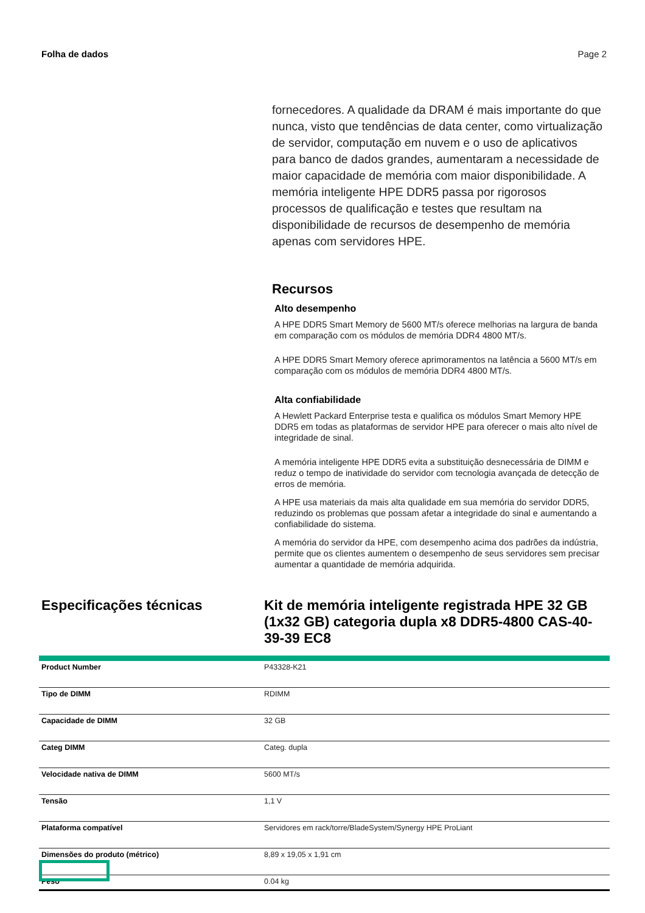Folha de dados Page 2
fornecedores. A qualidade da DRAM é mais importante do que nunca, visto que tendências de data center, como virtualização de servidor, computação em nuvem e o uso de aplicativos para banco de dados grandes, aumentaram a necessidade de maior capacidade de memória com maior disponibilidade. A memória inteligente HPE DDR5 passa por rigorosos processos de qualificação e testes que resultam na disponibilidade de recursos de desempenho de memória apenas com servidores HPE.
Recursos
Alto desempenho
A HPE DDR5 Smart Memory de 5600 MT/s oferece melhorias na largura de banda em comparação com os módulos de memória DDR4 4800 MT/s.
A HPE DDR5 Smart Memory oferece aprimoramentos na latência a 5600 MT/s em comparação com os módulos de memória DDR4 4800 MT/s.
Alta confiabilidade
A Hewlett Packard Enterprise testa e qualifica os módulos Smart Memory HPE DDR5 em todas as plataformas de servidor HPE para oferecer o mais alto nível de integridade de sinal.
A memória inteligente HPE DDR5 evita a substituição desnecessária de DIMM e reduz o tempo de inatividade do servidor com tecnologia avançada de detecção de erros de memória.
A HPE usa materiais da mais alta qualidade em sua memória do servidor DDR5, reduzindo os problemas que possam afetar a integridade do sinal e aumentando a confiabilidade do sistema.
A memória do servidor da HPE, com desempenho acima dos padrões da indústria, permite que os clientes aumentem o desempenho de seus servidores sem precisar aumentar a quantidade de memória adquirida.
Especificações técnicas
Kit de memória inteligente registrada HPE 32 GB (1x32 GB) categoria dupla x8 DDR5-4800 CAS-40-39-39 EC8
| Product Number | P43328-K21 |
| Tipo de DIMM | RDIMM |
| Capacidade de DIMM | 32 GB |
| Categ DIMM | Categ. dupla |
| Velocidade nativa de DIMM | 5600 MT/s |
| Tensão | 1,1 V |
| Plataforma compatível | Servidores em rack/torre/BladeSystem/Synergy HPE ProLiant |
| Dimensões do produto (métrico) | 8,89 x 19,05 x 1,91 cm |
| Peso | 0.04 kg |